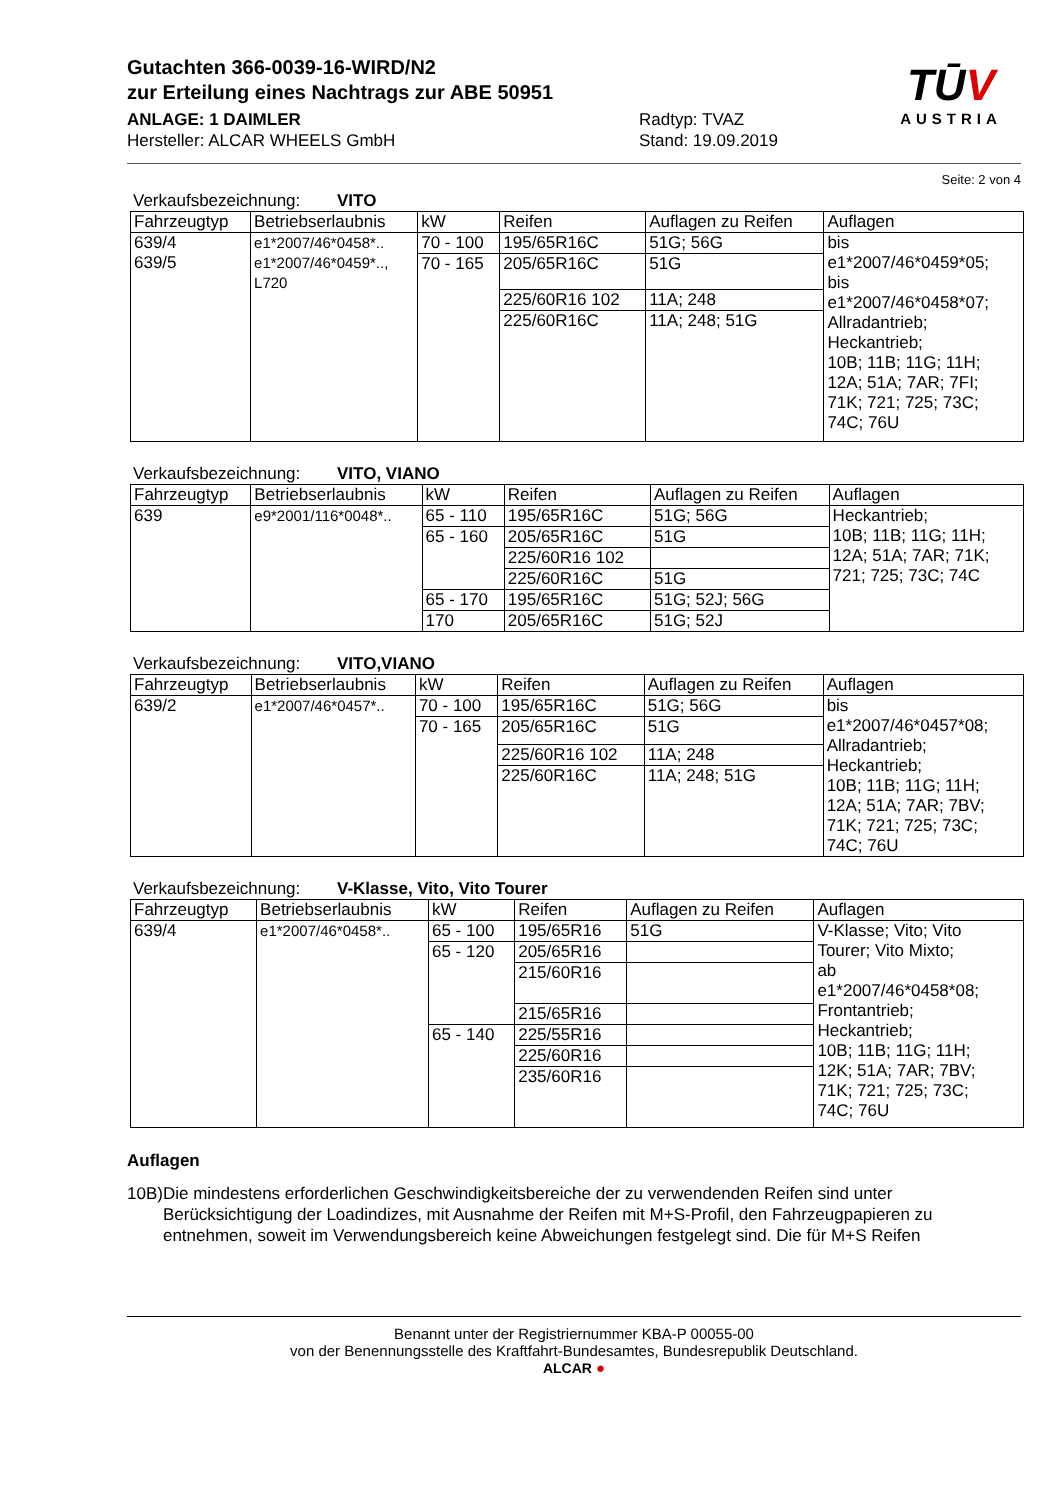TŪV
AUSTRIA
Gutachten 366-0039-16-WIRD/N2
zur Erteilung eines Nachtrags zur ABE 50951
ANLAGE: 1 DAIMLER Radtyp: TVAZ
Hersteller: ALCAR WHEELS GmbH Stand: 19.09.2019
Seite: 2 von 4
Verkaufsbezeichnung: VITO
| Fahrzeugtyp | Betriebserlaubnis | kW | Reifen | Auflagen zu Reifen | Auflagen |
| --- | --- | --- | --- | --- | --- |
| 639/4 639/5 | e1*2007/46*0458*.. e1*2007/46*0459*.., L720 | 70 - 100 | 195/65R16C | 51G; 56G | bis e1*2007/46*0459*05; bis e1*2007/46*0458*07; Allradantrieb; Heckantrieb; 10B; 11B; 11G; 11H; 12A; 51A; 7AR; 7FI; 71K; 721; 725; 73C; 74C; 76U |
| | | 70 - 165 | 205/65R16C | 51G | |
| | | | 225/60R16 102 | 11A; 248 | |
| | | | 225/60R16C | 11A; 248; 51G | |
Verkaufsbezeichnung: VITO, VIANO
| Fahrzeugtyp | Betriebserlaubnis | kW | Reifen | Auflagen zu Reifen | Auflagen |
| --- | --- | --- | --- | --- | --- |
| 639 | e9*2001/116*0048*.. | 65 - 110 | 195/65R16C | 51G; 56G | Heckantrieb; 10B; 11B; 11G; 11H; 12A; 51A; 7AR; 71K; 721; 725; 73C; 74C |
| | | 65 - 160 | 205/65R16C | 51G | |
| | | | 225/60R16 102 | | |
| | | | 225/60R16C | 51G | |
| | | 65 - 170 | 195/65R16C | 51G; 52J; 56G | |
| | | 170 | 205/65R16C | 51G; 52J | |
Verkaufsbezeichnung: VITO,VIANO
| Fahrzeugtyp | Betriebserlaubnis | kW | Reifen | Auflagen zu Reifen | Auflagen |
| --- | --- | --- | --- | --- | --- |
| 639/2 | e1*2007/46*0457*.. | 70 - 100 | 195/65R16C | 51G; 56G | bis e1*2007/46*0457*08; Allradantrieb; Heckantrieb; 10B; 11B; 11G; 11H; 12A; 51A; 7AR; 7BV; 71K; 721; 725; 73C; 74C; 76U |
| | | 70 - 165 | 205/65R16C | 51G | |
| | | | 225/60R16 102 | 11A; 248 | |
| | | | 225/60R16C | 11A; 248; 51G | |
Verkaufsbezeichnung: V-Klasse, Vito, Vito Tourer
| Fahrzeugtyp | Betriebserlaubnis | kW | Reifen | Auflagen zu Reifen | Auflagen |
| --- | --- | --- | --- | --- | --- |
| 639/4 | e1*2007/46*0458*.. | 65 - 100 | 195/65R16 | 51G | V-Klasse; Vito; Vito Tourer; Vito Mixto; ab e1*2007/46*0458*08; Frontantrieb; Heckantrieb; 10B; 11B; 11G; 11H; 12K; 51A; 7AR; 7BV; 71K; 721; 725; 73C; 74C; 76U |
| | | 65 - 120 | 205/65R16 | | |
| | | | 215/60R16 | | |
| | | | 215/65R16 | | |
| | | 65 - 140 | 225/55R16 | | |
| | | | 225/60R16 | | |
| | | | 235/60R16 | | |
Auflagen
10B) Die mindestens erforderlichen Geschwindigkeitsbereiche der zu verwendenden Reifen sind unter Berücksichtigung der Loadindizes, mit Ausnahme der Reifen mit M+S-Profil, den Fahrzeugpapieren zu entnehmen, soweit im Verwendungsbereich keine Abweichungen festgelegt sind. Die für M+S Reifen
Benannt unter der Registriernummer KBA-P 00055-00
von der Benennungsstelle des Kraftfahrt-Bundesamtes, Bundesrepublik Deutschland.
ALCAR ●